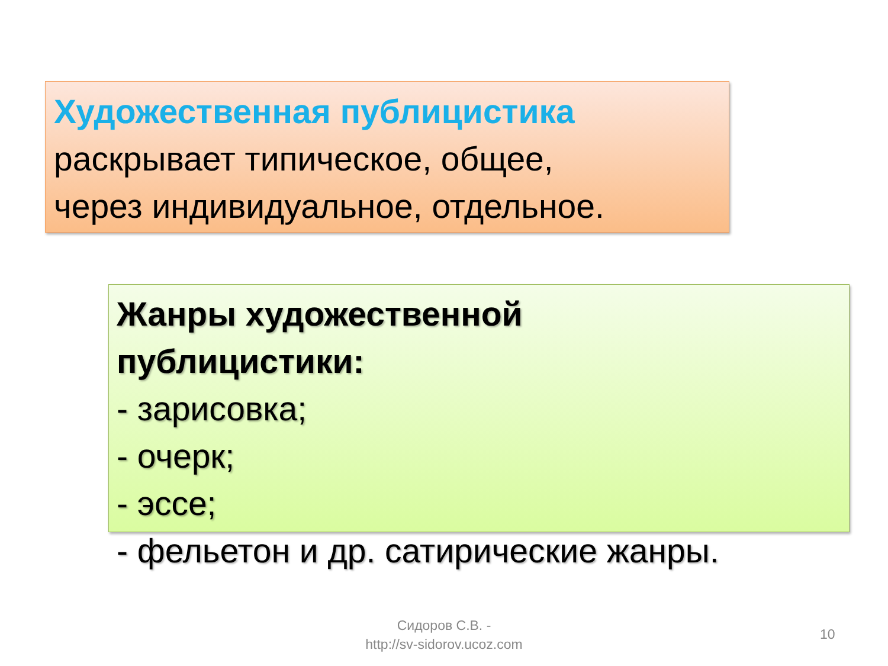Художественная публицистика
раскрывает типическое, общее,
через индивидуальное, отдельное.
Жанры художественной
публицистики:
- зарисовка;
- очерк;
- эссе;
- фельетон и др. сатирические жанры.
Сидоров С.В. -
http://sv-sidorov.ucoz.com
10